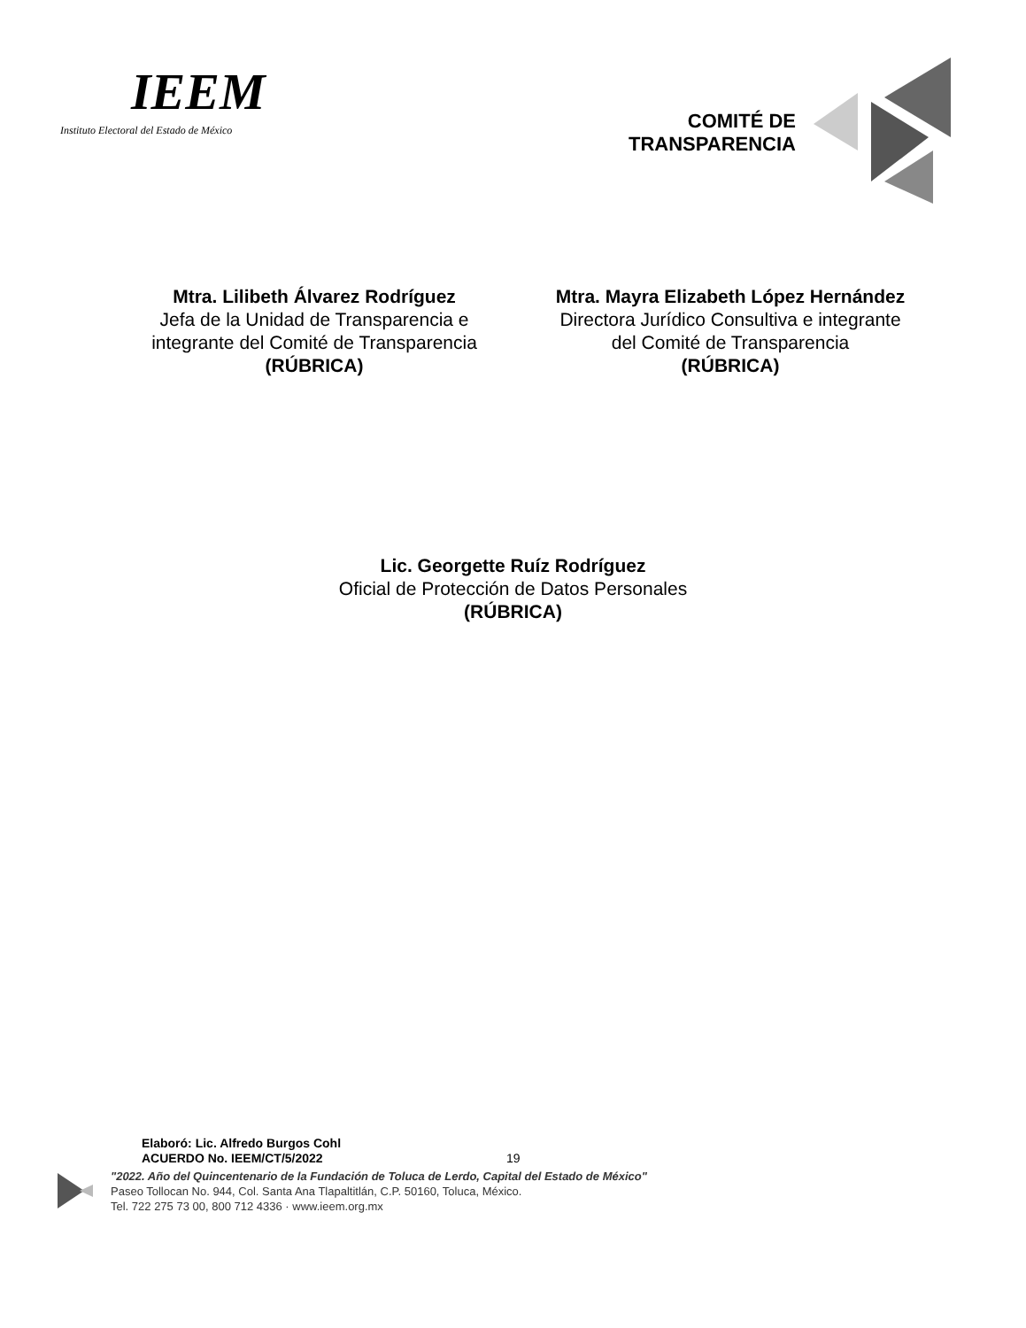IEEM
Instituto Electoral del Estado de México
COMITÉ DE
TRANSPARENCIA
Mtra. Lilibeth Álvarez Rodríguez
Jefa de la Unidad de Transparencia e integrante del Comité de Transparencia
(RÚBRICA)
Mtra. Mayra Elizabeth López Hernández
Directora Jurídico Consultiva e integrante del Comité de Transparencia
(RÚBRICA)
Lic. Georgette Ruíz Rodríguez
Oficial de Protección de Datos Personales
(RÚBRICA)
Elaboró: Lic. Alfredo Burgos Cohl
ACUERDO No. IEEM/CT/5/2022
19
"2022. Año del Quincentenario de la Fundación de Toluca de Lerdo, Capital del Estado de México"
Paseo Tollocan No. 944, Col. Santa Ana Tlapaltitlán, C.P. 50160, Toluca, México.
Tel. 722 275 73 00, 800 712 4336 · www.ieem.org.mx